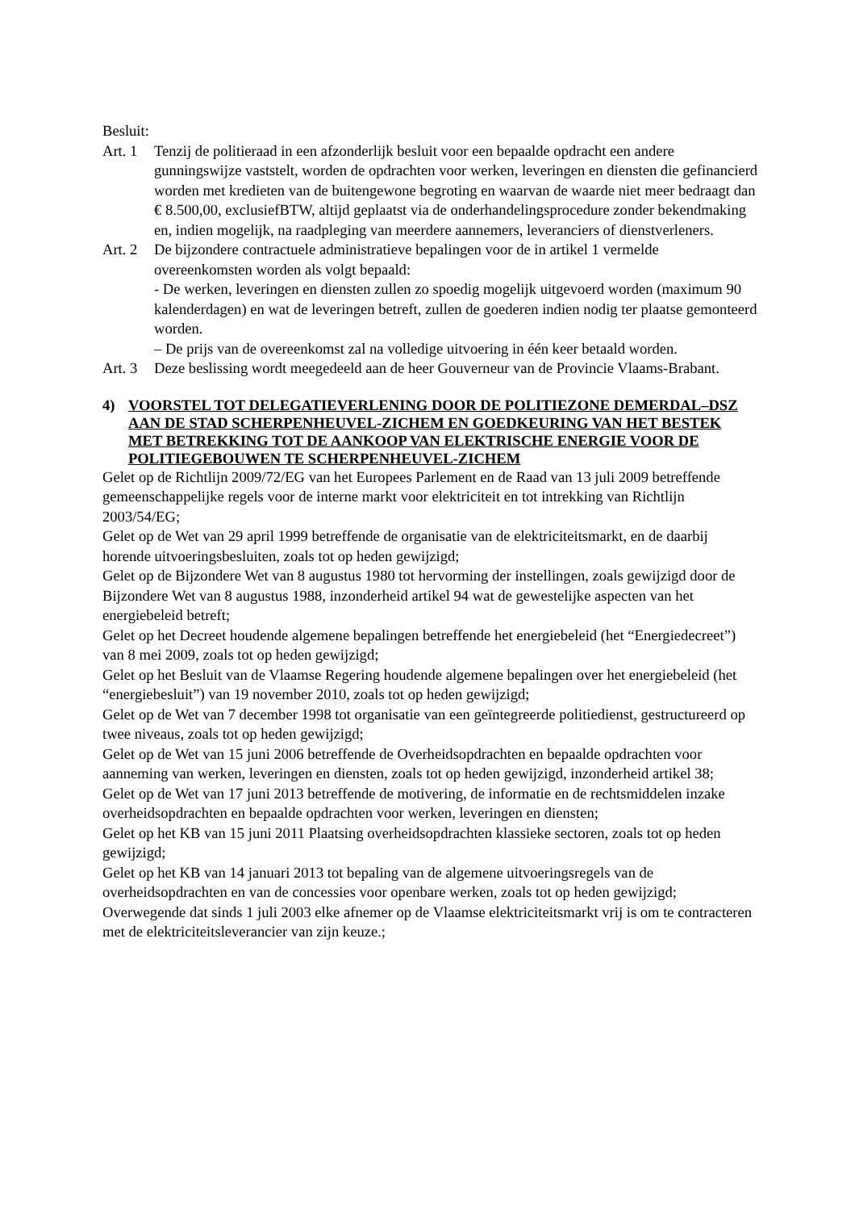Besluit:
Art. 1
Tenzij de politieraad in een afzonderlijk besluit voor een bepaalde opdracht een andere gunningswijze vaststelt, worden de opdrachten voor werken, leveringen en diensten die gefinancierd worden met kredieten van de buitengewone begroting en waarvan de waarde niet meer bedraagt dan € 8.500,00, exclusiefBTW, altijd geplaatst via de onderhandelingsprocedure zonder bekendmaking en, indien mogelijk, na raadpleging van meerdere aannemers, leveranciers of dienstverleners.
Art. 2
De bijzondere contractuele administratieve bepalingen voor de in artikel 1 vermelde overeenkomsten worden als volgt bepaald:
- De werken, leveringen en diensten zullen zo spoedig mogelijk uitgevoerd worden (maximum 90 kalenderdagen) en wat de leveringen betreft, zullen de goederen indien nodig ter plaatse gemonteerd worden.
– De prijs van de overeenkomst zal na volledige uitvoering in één keer betaald worden.
Art. 3
Deze beslissing wordt meegedeeld aan de heer Gouverneur van de Provincie Vlaams-Brabant.
4) VOORSTEL TOT DELEGATIEVERLENING DOOR DE POLITIEZONE DEMERDAL–DSZ AAN DE STAD SCHERPENHEUVEL-ZICHEM EN GOEDKEURING VAN HET BESTEK MET BETREKKING TOT DE AANKOOP VAN ELEKTRISCHE ENERGIE VOOR DE POLITIEGEBOUWEN TE SCHERPENHEUVEL-ZICHEM
Gelet op de Richtlijn 2009/72/EG van het Europees Parlement en de Raad van 13 juli 2009 betreffende gemeenschappelijke regels voor de interne markt voor elektriciteit en tot intrekking van Richtlijn 2003/54/EG;
Gelet op de Wet van 29 april 1999 betreffende de organisatie van de elektriciteitsmarkt, en de daarbij horende uitvoeringsbesluiten, zoals tot op heden gewijzigd;
Gelet op de Bijzondere Wet van 8 augustus 1980 tot hervorming der instellingen, zoals gewijzigd door de Bijzondere Wet van 8 augustus 1988, inzonderheid artikel 94 wat de gewestelijke aspecten van het energiebeleid betreft;
Gelet op het Decreet houdende algemene bepalingen betreffende het energiebeleid (het “Energiedecreet”) van 8 mei 2009, zoals tot op heden gewijzigd;
Gelet op het Besluit van de Vlaamse Regering houdende algemene bepalingen over het energiebeleid (het “energiebesluit”) van 19 november 2010, zoals tot op heden gewijzigd;
Gelet op de Wet van 7 december 1998 tot organisatie van een geïntegreerde politiedienst, gestructureerd op twee niveaus, zoals tot op heden gewijzigd;
Gelet op de Wet van 15 juni 2006 betreffende de Overheidsopdrachten en bepaalde opdrachten voor aanneming van werken, leveringen en diensten, zoals tot op heden gewijzigd, inzonderheid artikel 38;
Gelet op de Wet van 17 juni 2013 betreffende de motivering, de informatie en de rechtsmiddelen inzake overheidsopdrachten en bepaalde opdrachten voor werken, leveringen en diensten;
Gelet op het KB van 15 juni 2011 Plaatsing overheidsopdrachten klassieke sectoren, zoals tot op heden gewijzigd;
Gelet op het KB van 14 januari 2013 tot bepaling van de algemene uitvoeringsregels van de overheidsopdrachten en van de concessies voor openbare werken, zoals tot op heden gewijzigd;
Overwegende dat sinds 1 juli 2003 elke afnemer op de Vlaamse elektriciteitsmarkt vrij is om te contracteren met de elektriciteitsleverancier van zijn keuze.;